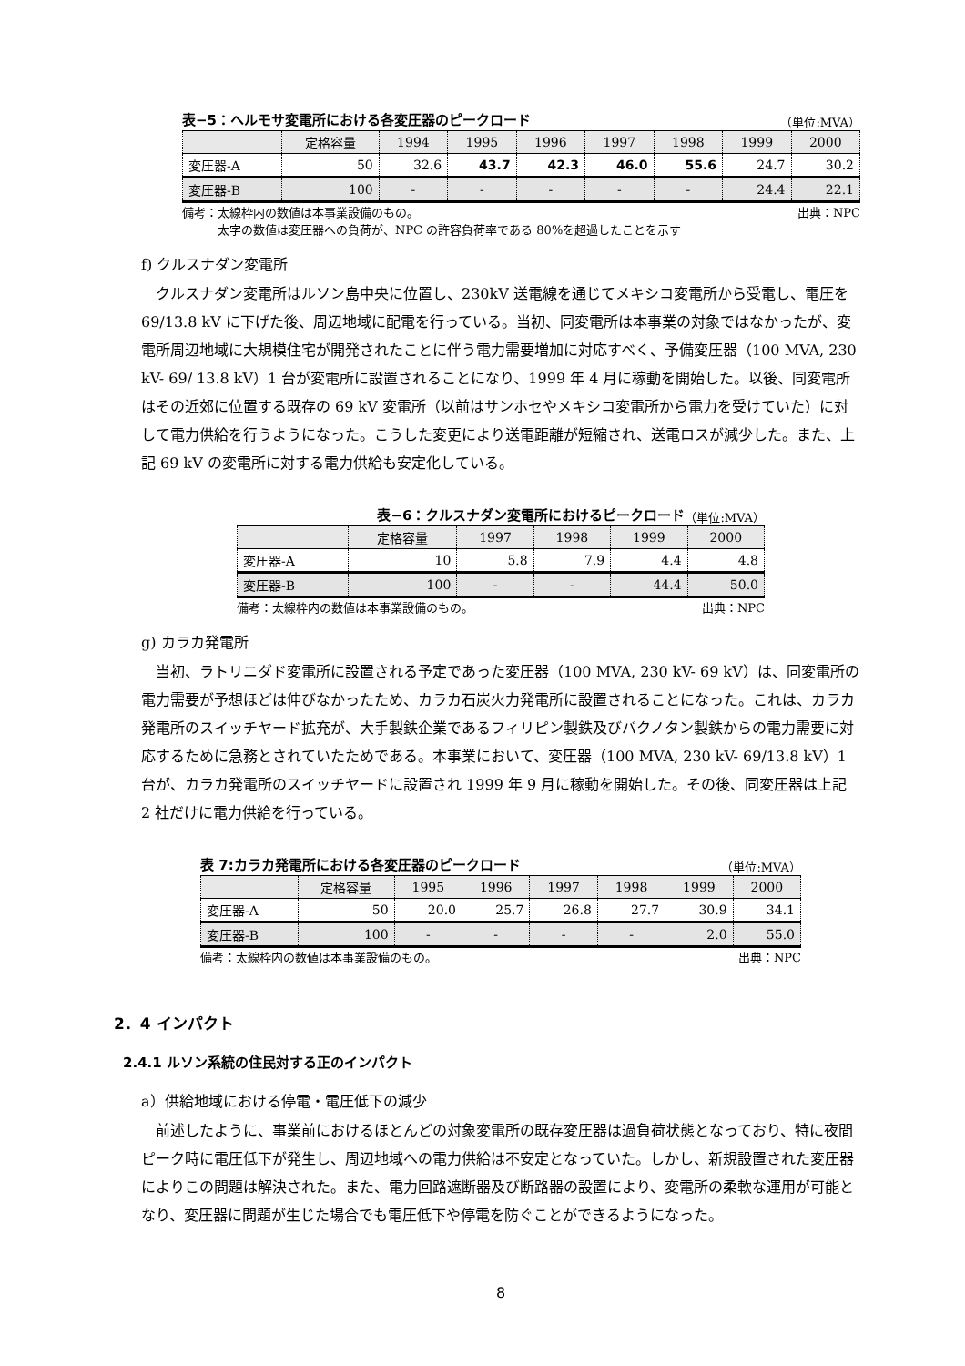表−5：ヘルモサ変電所における各変圧器のピークロード （単位:MVA）
| | 定格容量 | 1994 | 1995 | 1996 | 1997 | 1998 | 1999 | 2000 |
| --- | --- | --- | --- | --- | --- | --- | --- | --- |
| 変圧器-A | 50 | 32.6 | 43.7 | 42.3 | 46.0 | 55.6 | 24.7 | 30.2 |
| 変圧器-B | 100 | - | - | - | - | - | 24.4 | 22.1 |
備考：太線枠内の数値は本事業設備のもの。
　　　太字の数値は変圧器への負荷が、NPC の許容負荷率である 80%を超過したことを示す 出典：NPC
f) クルスナダン変電所
クルスナダン変電所はルソン島中央に位置し、230kV 送電線を通じてメキシコ変電所から受電し、電圧を 69/13.8 kV に下げた後、周辺地域に配電を行っている。当初、同変電所は本事業の対象ではなかったが、変電所周辺地域に大規模住宅が開発されたことに伴う電力需要増加に対応すべく、予備変圧器（100 MVA, 230 kV- 69/ 13.8 kV）1 台が変電所に設置されることになり、1999 年 4 月に稼動を開始した。以後、同変電所はその近郊に位置する既存の 69 kV 変電所（以前はサンホセやメキシコ変電所から電力を受けていた）に対して電力供給を行うようになった。こうした変更により送電距離が短縮され、送電ロスが減少した。また、上記 69 kV の変電所に対する電力供給も安定化している。
表−6：クルスナダン変電所におけるピークロード （単位:MVA）
| | 定格容量 | 1997 | 1998 | 1999 | 2000 |
| --- | --- | --- | --- | --- | --- |
| 変圧器-A | 10 | 5.8 | 7.9 | 4.4 | 4.8 |
| 変圧器-B | 100 | - | - | 44.4 | 50.0 |
備考：太線枠内の数値は本事業設備のもの。 出典：NPC
g) カラカ発電所
当初、ラトリニダド変電所に設置される予定であった変圧器（100 MVA, 230 kV- 69 kV）は、同変電所の電力需要が予想ほどは伸びなかったため、カラカ石炭火力発電所に設置されることになった。これは、カラカ発電所のスイッチヤード拡充が、大手製鉄企業であるフィリピン製鉄及びバクノタン製鉄からの電力需要に対応するために急務とされていたためである。本事業において、変圧器（100 MVA, 230 kV- 69/13.8 kV）1 台が、カラカ発電所のスイッチヤードに設置され 1999 年 9 月に稼動を開始した。その後、同変圧器は上記 2 社だけに電力供給を行っている。
表 7:カラカ発電所における各変圧器のピークロード （単位:MVA）
| | 定格容量 | 1995 | 1996 | 1997 | 1998 | 1999 | 2000 |
| --- | --- | --- | --- | --- | --- | --- | --- |
| 変圧器-A | 50 | 20.0 | 25.7 | 26.8 | 27.7 | 30.9 | 34.1 |
| 変圧器-B | 100 | - | - | - | - | 2.0 | 55.0 |
備考：太線枠内の数値は本事業設備のもの。 出典：NPC
2．4 インパクト
2.4.1 ルソン系統の住民対する正のインパクト
a）供給地域における停電・電圧低下の減少
前述したように、事業前におけるほとんどの対象変電所の既存変圧器は過負荷状態となっており、特に夜間ピーク時に電圧低下が発生し、周辺地域への電力供給は不安定となっていた。しかし、新規設置された変圧器によりこの問題は解決された。また、電力回路遮断器及び断路器の設置により、変電所の柔軟な運用が可能となり、変圧器に問題が生じた場合でも電圧低下や停電を防ぐことができるようになった。
8